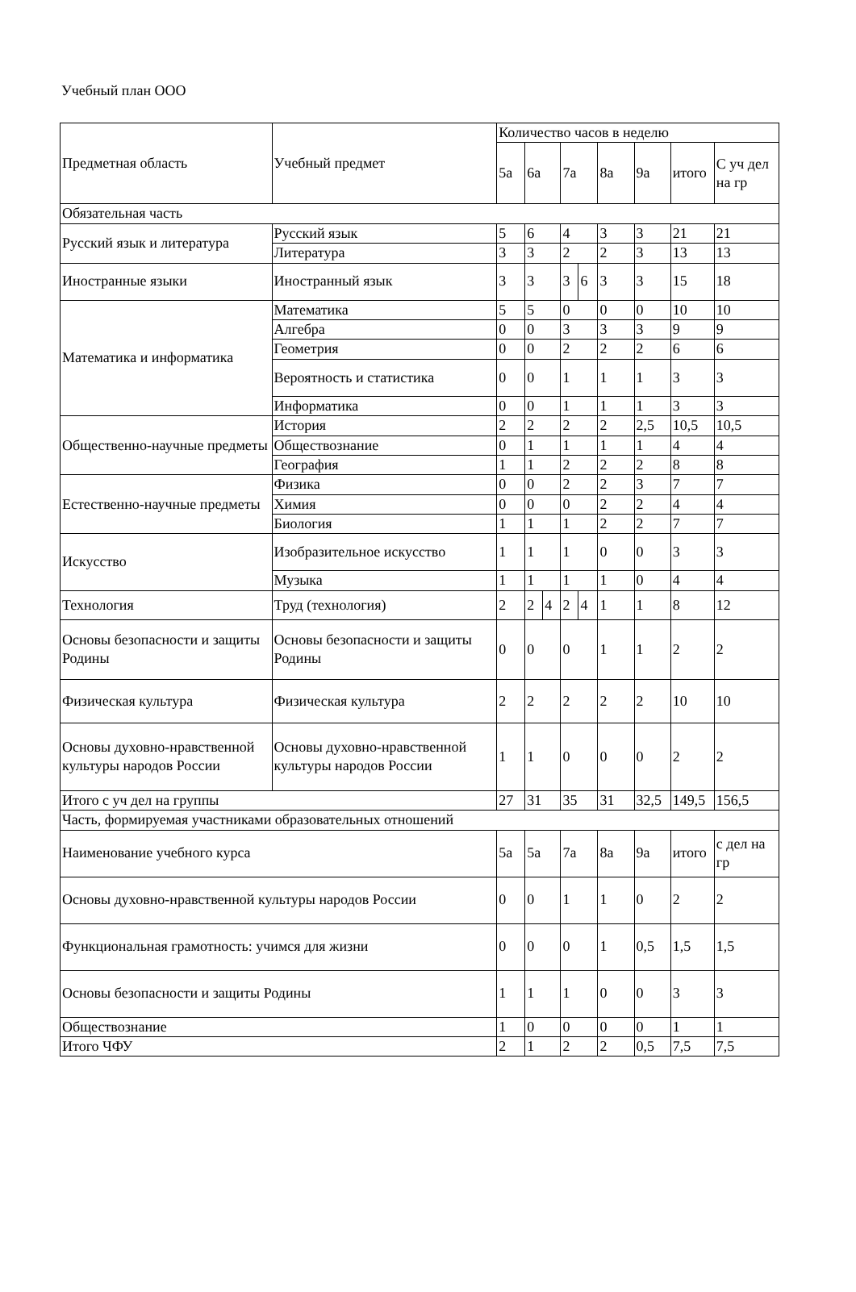Учебный план ООО
| Предметная область | Учебный предмет | Количество часов в неделю | | | | | | | | |
| --- | --- | --- | --- | --- | --- | --- | --- | --- | --- | --- |
| | | 5а | 6а | | 7а | | 8а | 9а | итого | С уч дел на гр |
| Обязательная часть | | | | | | | | | | |
| Русский язык и литература | Русский язык | 5 | 6 | | 4 | | 3 | 3 | 21 | 21 |
| | Литература | 3 | 3 | | 2 | | 2 | 3 | 13 | 13 |
| Иностранные языки | Иностранный язык | 3 | 3 | | 3 | 6 | 3 | 3 | 15 | 18 |
| Математика и информатика | Математика | 5 | 5 | | 0 | | 0 | 0 | 10 | 10 |
| | Алгебра | 0 | 0 | | 3 | | 3 | 3 | 9 | 9 |
| | Геометрия | 0 | 0 | | 2 | | 2 | 2 | 6 | 6 |
| | Вероятность и статистика | 0 | 0 | | 1 | | 1 | 1 | 3 | 3 |
| | Информатика | 0 | 0 | | 1 | | 1 | 1 | 3 | 3 |
| Общественно-научные предметы | История | 2 | 2 | | 2 | | 2 | 2,5 | 10,5 | 10,5 |
| | Обществознание | 0 | 1 | | 1 | | 1 | 1 | 4 | 4 |
| | География | 1 | 1 | | 2 | | 2 | 2 | 8 | 8 |
| Естественно-научные предметы | Физика | 0 | 0 | | 2 | | 2 | 3 | 7 | 7 |
| | Химия | 0 | 0 | | 0 | | 2 | 2 | 4 | 4 |
| | Биология | 1 | 1 | | 1 | | 2 | 2 | 7 | 7 |
| Искусство | Изобразительное искусство | 1 | 1 | | 1 | | 0 | 0 | 3 | 3 |
| | Музыка | 1 | 1 | | 1 | | 1 | 0 | 4 | 4 |
| Технология | Труд (технология) | 2 | 2 | 4 | 2 | 4 | 1 | 1 | 8 | 12 |
| Основы безопасности и защиты Родины | Основы безопасности и защиты Родины | 0 | 0 | | 0 | | 1 | 1 | 2 | 2 |
| Физическая культура | Физическая культура | 2 | 2 | | 2 | | 2 | 2 | 10 | 10 |
| Основы духовно-нравственной культуры народов России | Основы духовно-нравственной культуры народов России | 1 | 1 | | 0 | | 0 | 0 | 2 | 2 |
| Итого с уч дел на группы | | 27 | 31 | | 35 | | 31 | 32,5 | 149,5 | 156,5 |
| Часть, формируемая участниками образовательных отношений | | | | | | | | | | |
| Наименование учебного курса | | 5а | 5а | | 7а | | 8а | 9а | итого | с дел на гр |
| Основы духовно-нравственной культуры народов России | | 0 | 0 | | 1 | | 1 | 0 | 2 | 2 |
| Функциональная грамотность: учимся для жизни | | 0 | 0 | | 0 | | 1 | 0,5 | 1,5 | 1,5 |
| Основы безопасности и защиты Родины | | 1 | 1 | | 1 | | 0 | 0 | 3 | 3 |
| Обществознание | | 1 | 0 | | 0 | | 0 | 0 | 1 | 1 |
| Итого ЧФУ | | 2 | 1 | | 2 | | 2 | 0,5 | 7,5 | 7,5 |